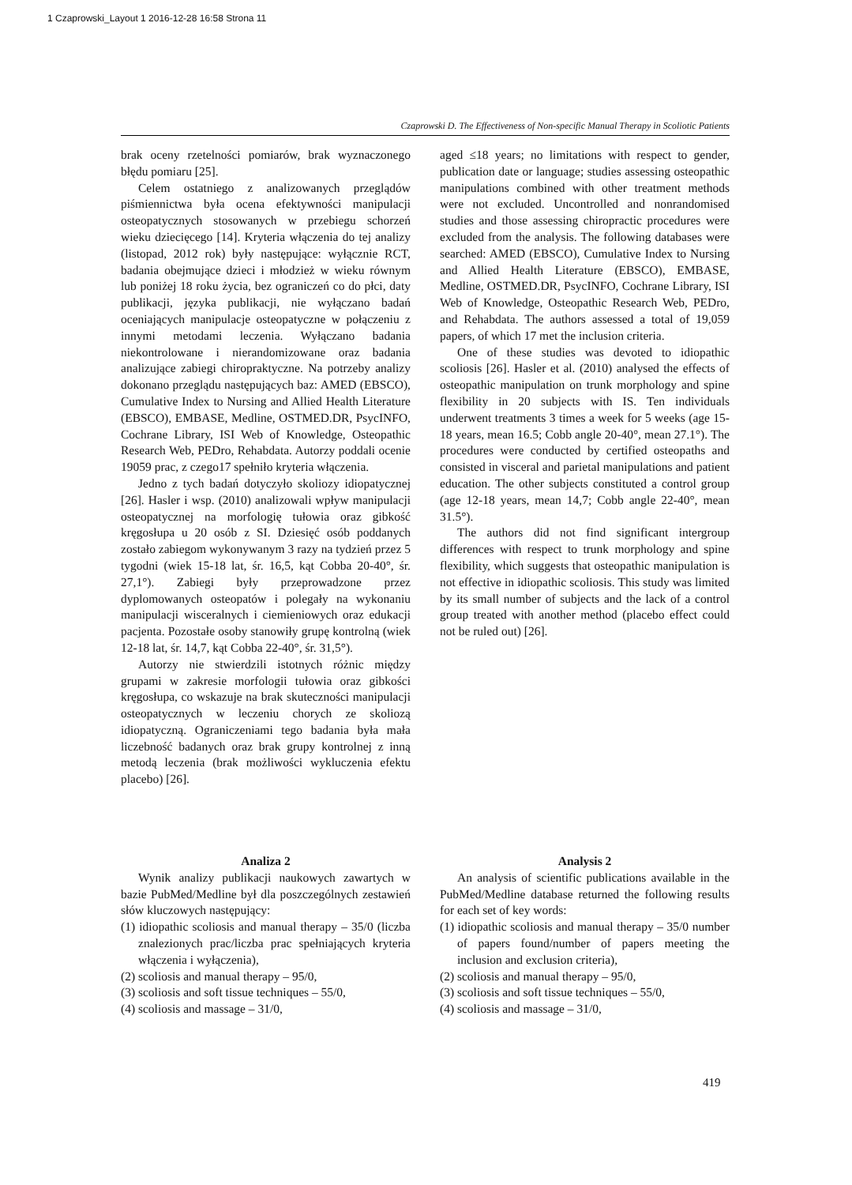1 Czaprowski_Layout 1 2016-12-28 16:58 Strona 11
Czaprowski D. The Effectiveness of Non-specific Manual Therapy in Scoliotic Patients
brak oceny rzetelności pomiarów, brak wyznaczonego błędu pomiaru [25].
Celem ostatniego z analizowanych przeglądów piśmiennictwa była ocena efektywności manipulacji osteopatycznych stosowanych w przebiegu schorzeń wieku dziecięcego [14]. Kryteria włączenia do tej analizy (listopad, 2012 rok) były następujące: wyłącznie RCT, badania obejmujące dzieci i młodzież w wieku równym lub poniżej 18 roku życia, bez ograniczeń co do płci, daty publikacji, języka publikacji, nie wyłączano badań oceniających manipulacje osteopatyczne w połączeniu z innymi metodami leczenia. Wyłączano badania niekontrolowane i nierandomizowane oraz badania analizujące zabiegi chiropraktyczne. Na potrzeby analizy dokonano przeglądu następujących baz: AMED (EBSCO), Cumulative Index to Nursing and Allied Health Literature (EBSCO), EMBASE, Medline, OSTMED.DR, PsycINFO, Cochrane Library, ISI Web of Knowledge, Osteopathic Research Web, PEDro, Rehabdata. Autorzy poddali ocenie 19059 prac, z czego17 spełniło kryteria włączenia.
Jedno z tych badań dotyczyło skoliozy idiopatycznej [26]. Hasler i wsp. (2010) analizowali wpływ manipulacji osteopatycznej na morfologię tułowia oraz gibkość kręgosłupa u 20 osób z SI. Dziesięć osób poddanych zostało zabiegom wykonywanym 3 razy na tydzień przez 5 tygodni (wiek 15-18 lat, śr. 16,5, kąt Cobba 20-40°, śr. 27,1°). Zabiegi były przeprowadzone przez dyplomowanych osteopatów i polegały na wykonaniu manipulacji wisceralnych i ciemieniowych oraz edukacji pacjenta. Pozostałe osoby stanowiły grupę kontrolną (wiek 12-18 lat, śr. 14,7, kąt Cobba 22-40°, śr. 31,5°).
Autorzy nie stwierdzili istotnych różnic między grupami w zakresie morfologii tułowia oraz gibkości kręgosłupa, co wskazuje na brak skuteczności manipulacji osteopatycznych w leczeniu chorych ze skoliozą idiopatyczną. Ograniczeniami tego badania była mała liczebność badanych oraz brak grupy kontrolnej z inną metodą leczenia (brak możliwości wykluczenia efektu placebo) [26].
aged ≤18 years; no limitations with respect to gender, publication date or language; studies assessing osteopathic manipulations combined with other treatment methods were not excluded. Uncontrolled and nonrandomised studies and those assessing chiropractic procedures were excluded from the analysis. The following databases were searched: AMED (EBSCO), Cumulative Index to Nursing and Allied Health Literature (EBSCO), EMBASE, Medline, OSTMED.DR, PsycINFO, Cochrane Library, ISI Web of Knowledge, Osteopathic Research Web, PEDro, and Rehabdata. The authors assessed a total of 19,059 papers, of which 17 met the inclusion criteria.
One of these studies was devoted to idiopathic scoliosis [26]. Hasler et al. (2010) analysed the effects of osteopathic manipulation on trunk morphology and spine flexibility in 20 subjects with IS. Ten individuals underwent treatments 3 times a week for 5 weeks (age 15-18 years, mean 16.5; Cobb angle 20-40°, mean 27.1°). The procedures were conducted by certified osteopaths and consisted in visceral and parietal manipulations and patient education. The other subjects constituted a control group (age 12-18 years, mean 14,7; Cobb angle 22-40°, mean 31.5°).
The authors did not find significant intergroup differences with respect to trunk morphology and spine flexibility, which suggests that osteopathic manipulation is not effective in idiopathic scoliosis. This study was limited by its small number of subjects and the lack of a control group treated with another method (placebo effect could not be ruled out) [26].
Analiza 2
Wynik analizy publikacji naukowych zawartych w bazie PubMed/Medline był dla poszczególnych zestawień słów kluczowych następujący:
(1) idiopathic scoliosis and manual therapy – 35/0 (liczba znalezionych prac/liczba prac spełniających kryteria włączenia i wyłączenia),
(2) scoliosis and manual therapy – 95/0,
(3) scoliosis and soft tissue techniques – 55/0,
(4) scoliosis and massage – 31/0,
Analysis 2
An analysis of scientific publications available in the PubMed/Medline database returned the following results for each set of key words:
(1) idiopathic scoliosis and manual therapy – 35/0 number of papers found/number of papers meeting the inclusion and exclusion criteria),
(2) scoliosis and manual therapy – 95/0,
(3) scoliosis and soft tissue techniques – 55/0,
(4) scoliosis and massage – 31/0,
419